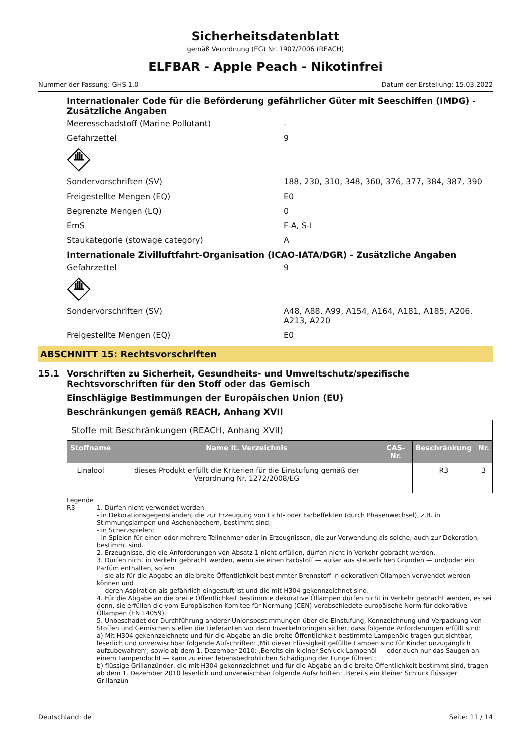Sicherheitsdatenblatt
gemäß Verordnung (EG) Nr. 1907/2006 (REACH)
ELFBAR - Apple Peach - Nikotinfrei
Nummer der Fassung: GHS 1.0 Datum der Erstellung: 15.03.2022
Internationaler Code für die Beförderung gefährlicher Güter mit Seeschiffen (IMDG) - Zusätzliche Angaben
Meeresschadstoff (Marine Pollutant) -
Gefahrzettel 9
Sondervorschriften (SV) 188, 230, 310, 348, 360, 376, 377, 384, 387, 390
Freigestellte Mengen (EQ) E0
Begrenzte Mengen (LQ) 0
EmS F-A, S-I
Staukategorie (stowage category) A
Internationale Zivilluftfahrt-Organisation (ICAO-IATA/DGR) - Zusätzliche Angaben
Gefahrzettel 9
Sondervorschriften (SV) A48, A88, A99, A154, A164, A181, A185, A206, A213, A220
Freigestellte Mengen (EQ) E0
ABSCHNITT 15: Rechtsvorschriften
15.1 Vorschriften zu Sicherheit, Gesundheits- und Umweltschutz/spezifische Rechtsvorschriften für den Stoff oder das Gemisch
Einschlägige Bestimmungen der Europäischen Union (EU)
Beschränkungen gemäß REACH, Anhang XVII
| Stoffe mit Beschränkungen (REACH, Anhang XVII) | | | | |
| Stoffname | Name lt. Verzeichnis | CAS-Nr. | Beschränkung | Nr. |
| Linalool | dieses Produkt erfüllt die Kriterien für die Einstufung gemäß der Verordnung Nr. 1272/2008/EG | | R3 | 3 |
Legende
R3 1. Dürfen nicht verwendet werden
- in Dekorationsgegenständen, die zur Erzeugung von Licht- oder Farbeffekten (durch Phasenwechsel), z.B. in Stimmungslampen und Aschenbechern, bestimmt sind;
- in Scherzspielen;
- in Spielen für einen oder mehrere Teilnehmer oder in Erzeugnissen, die zur Verwendung als solche, auch zur Dekoration, bestimmt sind.
2. Erzeugnisse, die die Anforderungen von Absatz 1 nicht erfüllen, dürfen nicht in Verkehr gebracht werden.
3. Dürfen nicht in Verkehr gebracht werden, wenn sie einen Farbstoff — außer aus steuerlichen Gründen — und/oder ein Parfüm enthalten, sofern
— sie als für die Abgabe an die breite Öffentlichkeit bestimmter Brennstoff in dekorativen Öllampen verwendet werden können und
— deren Aspiration als gefährlich eingestuft ist und die mit H304 gekennzeichnet sind.
4. Für die Abgabe an die breite Öffentlichkeit bestimmte dekorative Öllampen dürfen nicht in Verkehr gebracht werden, es sei denn, sie erfüllen die vom Europäischen Komitee für Normung (CEN) verabschiedete europäische Norm für dekorative Öllampen (EN 14059).
5. Unbeschadet der Durchführung anderer Unionsbestimmungen über die Einstufung, Kennzeichnung und Verpackung von Stoffen und Gemischen stellen die Lieferanten vor dem Inverkehrbringen sicher, dass folgende Anforderungen erfüllt sind:
a) Mit H304 gekennzeichnete und für die Abgabe an die breite Öffentlichkeit bestimmte Lampenöle tragen gut sichtbar, leserlich und unverwischbar folgende Aufschriften: ‚Mit dieser Flüssigkeit gefüllte Lampen sind für Kinder unzugänglich aufzubewahren‘; sowie ab dem 1. Dezember 2010: ‚Bereits ein kleiner Schluck Lampenöl — oder auch nur das Saugen an einem Lampendocht — kann zu einer lebensbedrohlichen Schädigung der Lunge führen‘;
b) flüssige Grillanzünder, die mit H304 gekennzeichnet und für die Abgabe an die breite Öffentlichkeit bestimmt sind, tragen ab dem 1. Dezember 2010 leserlich und unverwischbar folgende Aufschriften: ‚Bereits ein kleiner Schluck flüssiger Grillanzün-
Deutschland: de Seite: 11 / 14